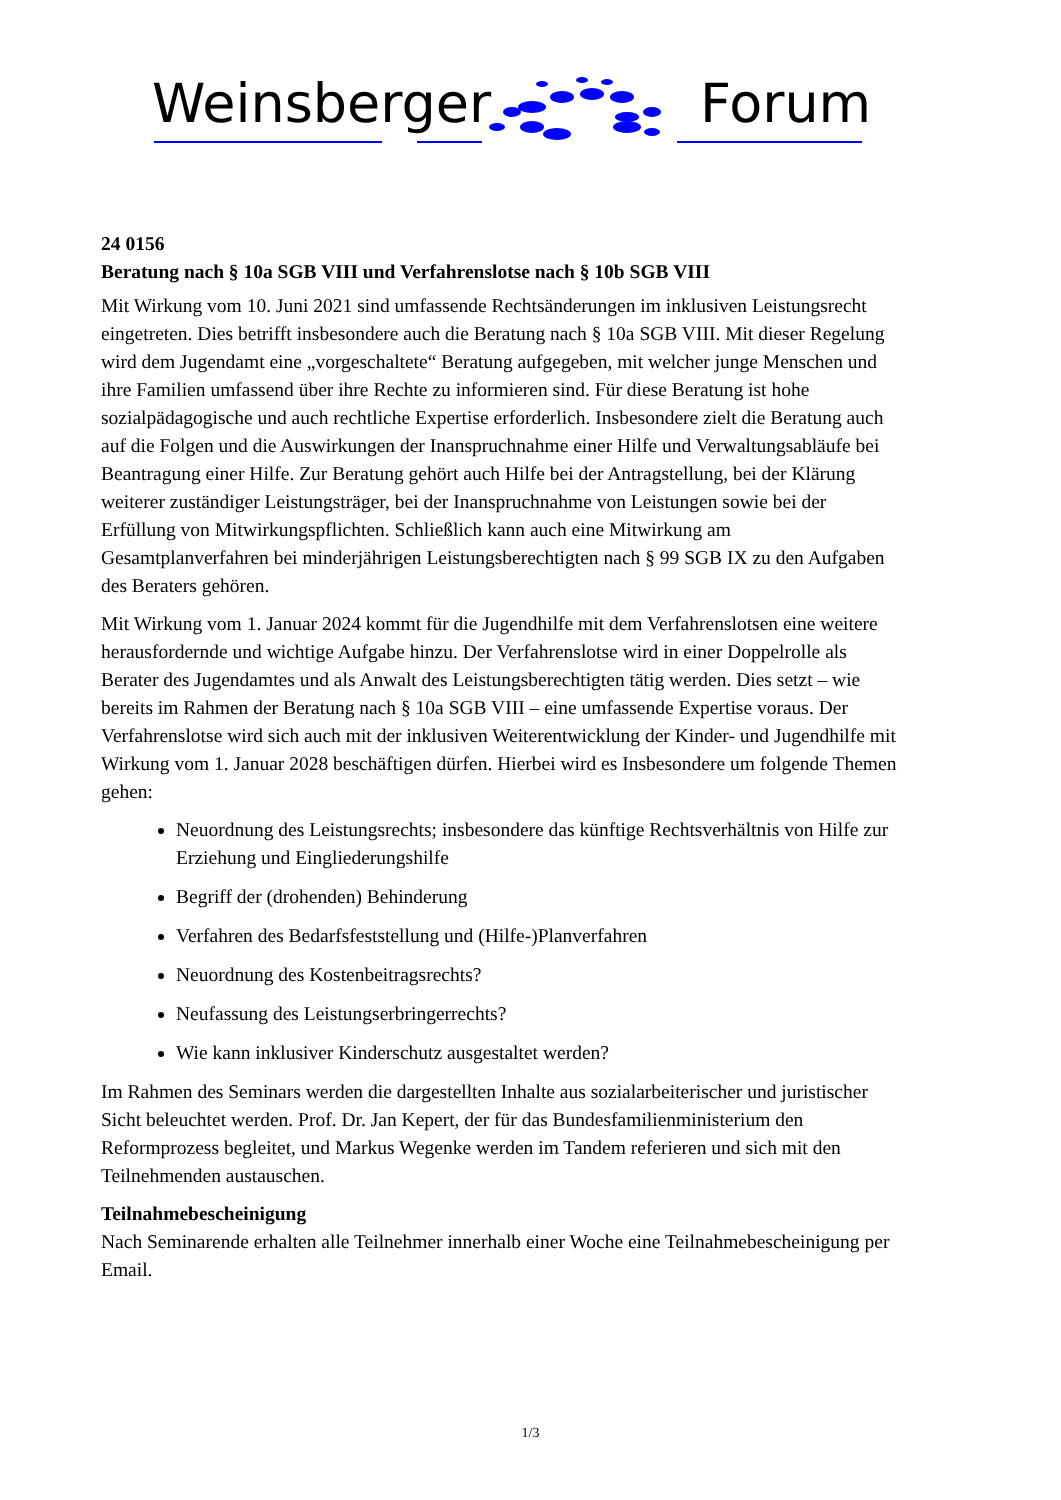Weinsberger Forum
24 0156
Beratung nach § 10a SGB VIII und Verfahrenslotse nach § 10b SGB VIII
Mit Wirkung vom 10. Juni 2021 sind umfassende Rechtsänderungen im inklusiven Leistungsrecht eingetreten. Dies betrifft insbesondere auch die Beratung nach § 10a SGB VIII. Mit dieser Regelung wird dem Jugendamt eine „vorgeschaltete“ Beratung aufgegeben, mit welcher junge Menschen und ihre Familien umfassend über ihre Rechte zu informieren sind. Für diese Beratung ist hohe sozialpädagogische und auch rechtliche Expertise erforderlich. Insbesondere zielt die Beratung auch auf die Folgen und die Auswirkungen der Inanspruchnahme einer Hilfe und Verwaltungsabläufe bei Beantragung einer Hilfe. Zur Beratung gehört auch Hilfe bei der Antragstellung, bei der Klärung weiterer zuständiger Leistungsträger, bei der Inanspruchnahme von Leistungen sowie bei der Erfüllung von Mitwirkungspflichten. Schließlich kann auch eine Mitwirkung am Gesamtplanverfahren bei minderjährigen Leistungsberechtigten nach § 99 SGB IX zu den Aufgaben des Beraters gehören.
Mit Wirkung vom 1. Januar 2024 kommt für die Jugendhilfe mit dem Verfahrenslotsen eine weitere herausfordernde und wichtige Aufgabe hinzu. Der Verfahrenslotse wird in einer Doppelrolle als Berater des Jugendamtes und als Anwalt des Leistungsberechtigten tätig werden. Dies setzt – wie bereits im Rahmen der Beratung nach § 10a SGB VIII – eine umfassende Expertise voraus. Der Verfahrenslotse wird sich auch mit der inklusiven Weiterentwicklung der Kinder- und Jugendhilfe mit Wirkung vom 1. Januar 2028 beschäftigen dürfen. Hierbei wird es Insbesondere um folgende Themen gehen:
Neuordnung des Leistungsrechts; insbesondere das künftige Rechtsverhältnis von Hilfe zur Erziehung und Eingliederungshilfe
Begriff der (drohenden) Behinderung
Verfahren des Bedarfsfeststellung und (Hilfe-)Planverfahren
Neuordnung des Kostenbeitragsrechts?
Neufassung des Leistungserbringerrechts?
Wie kann inklusiver Kinderschutz ausgestaltet werden?
Im Rahmen des Seminars werden die dargestellten Inhalte aus sozialarbeiterischer und juristischer Sicht beleuchtet werden. Prof. Dr. Jan Kepert, der für das Bundesfamilienministerium den Reformprozess begleitet, und Markus Wegenke werden im Tandem referieren und sich mit den Teilnehmenden austauschen.
Teilnahmebescheinigung
Nach Seminarende erhalten alle Teilnehmer innerhalb einer Woche eine Teilnahmebescheinigung per Email.
1/3